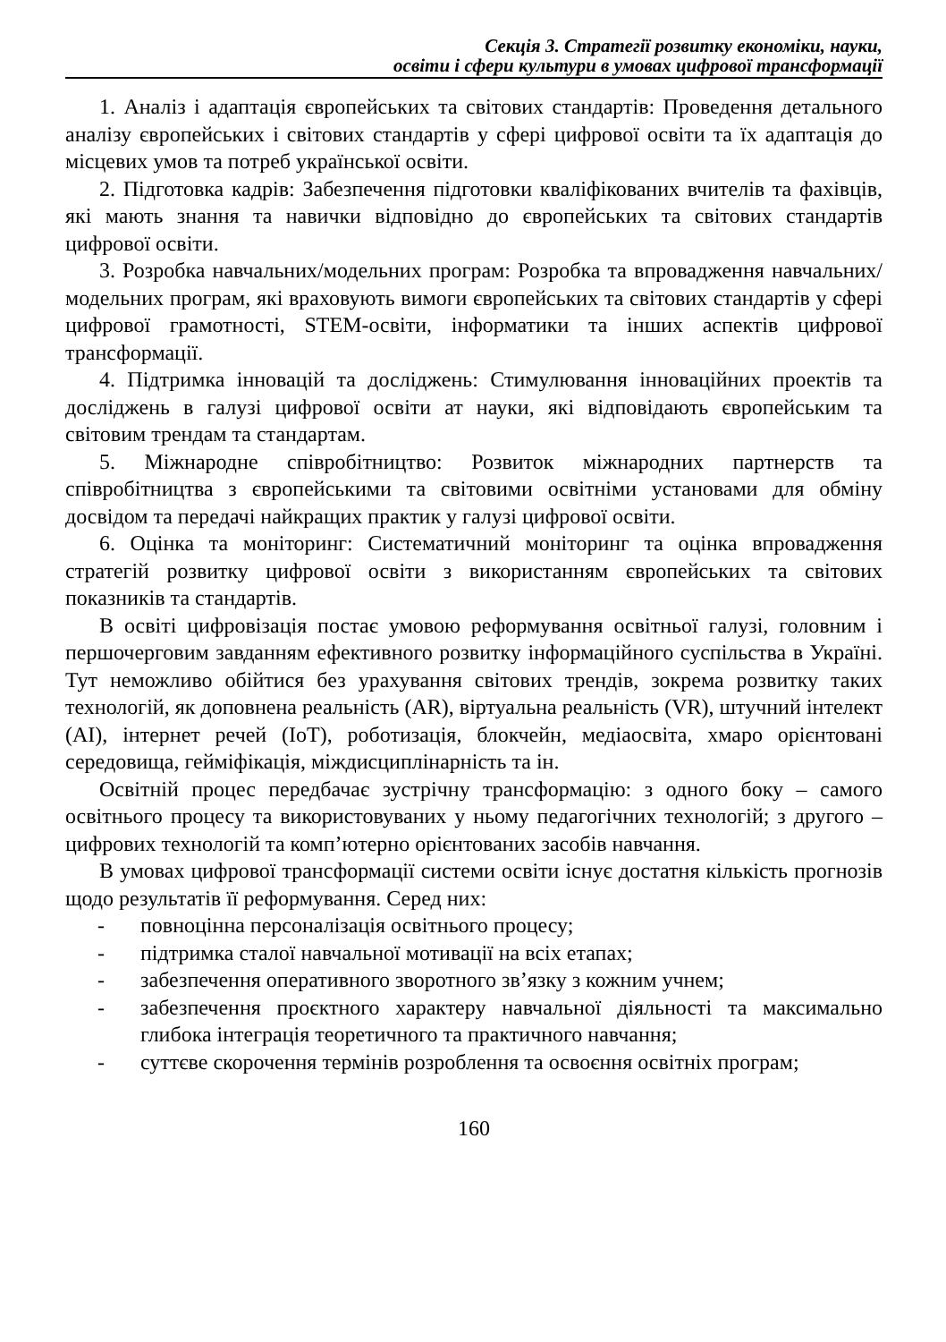Секція 3. Стратегії розвитку економіки, науки,
освіти і сфери культури в умовах цифрової трансформації
1. Аналіз і адаптація європейських та світових стандартів: Проведення детального аналізу європейських і світових стандартів у сфері цифрової освіти та їх адаптація до місцевих умов та потреб української освіти.
2. Підготовка кадрів: Забезпечення підготовки кваліфікованих вчителів та фахівців, які мають знання та навички відповідно до європейських та світових стандартів цифрової освіти.
3. Розробка навчальних/модельних програм: Розробка та впровадження навчальних/модельних програм, які враховують вимоги європейських та світових стандартів у сфері цифрової грамотності, STEM-освіти, інформатики та інших аспектів цифрової трансформації.
4. Підтримка інновацій та досліджень: Стимулювання інноваційних проектів та досліджень в галузі цифрової освіти ат науки, які відповідають європейським та світовим трендам та стандартам.
5. Міжнародне співробітництво: Розвиток міжнародних партнерств та співробітництва з європейськими та світовими освітніми установами для обміну досвідом та передачі найкращих практик у галузі цифрової освіти.
6. Оцінка та моніторинг: Систематичний моніторинг та оцінка впровадження стратегій розвитку цифрової освіти з використанням європейських та світових показників та стандартів.
В освіті цифровізація постає умовою реформування освітньої галузі, головним і першочерговим завданням ефективного розвитку інформаційного суспільства в Україні. Тут неможливо обійтися без урахування світових трендів, зокрема розвитку таких технологій, як доповнена реальність (AR), віртуальна реальність (VR), штучний інтелект (AI), інтернет речей (IoT), роботизація, блокчейн, медіаосвіта, хмаро орієнтовані середовища, гейміфікація, міждисциплінарність та ін.
Освітній процес передбачає зустрічну трансформацію: з одного боку – самого освітнього процесу та використовуваних у ньому педагогічних технологій; з другого – цифрових технологій та комп’ютерно орієнтованих засобів навчання.
В умовах цифрової трансформації системи освіти існує достатня кількість прогнозів щодо результатів її реформування. Серед них:
- повноцінна персоналізація освітнього процесу;
- підтримка сталої навчальної мотивації на всіх етапах;
- забезпечення оперативного зворотного зв’язку з кожним учнем;
- забезпечення проєктного характеру навчальної діяльності та максимально глибока інтеграція теоретичного та практичного навчання;
- суттєве скорочення термінів розроблення та освоєння освітніх програм;
160